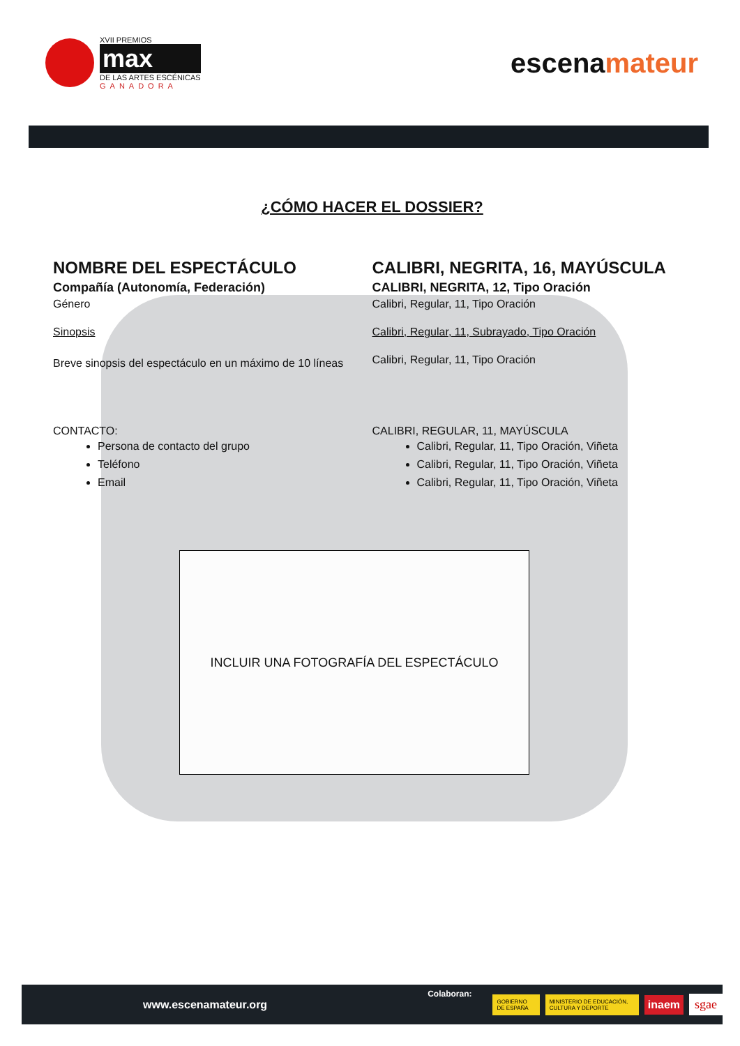XVII PREMIOS
max
DE LAS ARTES ESCÉNICAS
GANADORA
escenamateur
¿CÓMO HACER EL DOSSIER?
NOMBRE DEL ESPECTÁCULO
Compañía (Autonomía, Federación)
Género
Sinopsis
Breve sinopsis del espectáculo en un máximo de 10 líneas
CALIBRI, NEGRITA, 16, MAYÚSCULA
CALIBRI, NEGRITA, 12, Tipo Oración
Calibri, Regular, 11, Tipo Oración
Calibri, Regular, 11, Subrayado, Tipo Oración
Calibri, Regular, 11, Tipo Oración
CONTACTO:
Persona de contacto del grupo
Teléfono
Email
CALIBRI, REGULAR, 11, MAYÚSCULA
Calibri, Regular, 11, Tipo Oración, Viñeta
Calibri, Regular, 11, Tipo Oración, Viñeta
Calibri, Regular, 11, Tipo Oración, Viñeta
INCLUIR UNA FOTOGRAFÍA DEL ESPECTÁCULO
www.escenamateur.org Colaboran:
GOBIERNO DE ESPAÑA MINISTERIO DE EDUCACIÓN, CULTURA Y DEPORTE inaem sgae